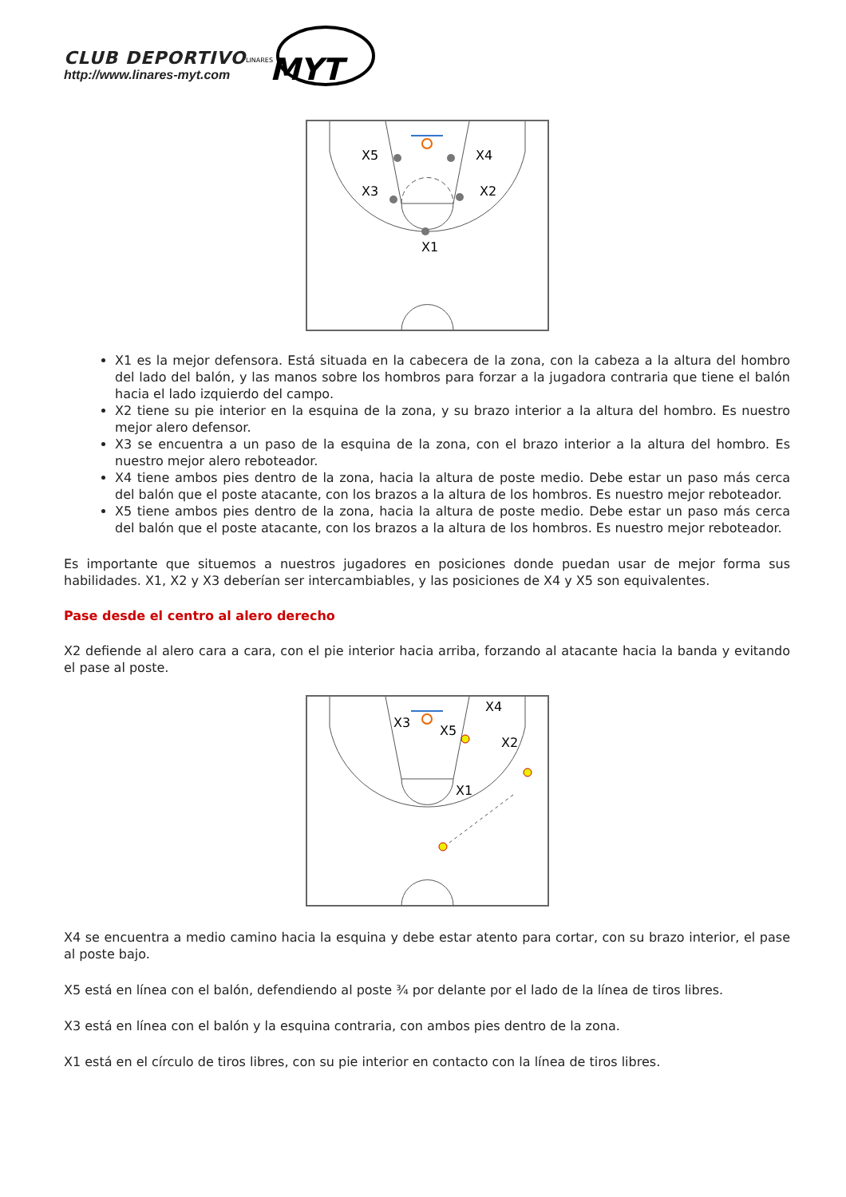CLUB DEPORTIVO
http://www.linares-myt.com
MYT
LINARES
X5
X4
X3
X2
X1
X1 es la mejor defensora. Está situada en la cabecera de la zona, con la cabeza a la altura del hombro del lado del balón, y las manos sobre los hombros para forzar a la jugadora contraria que tiene el balón hacia el lado izquierdo del campo.
X2 tiene su pie interior en la esquina de la zona, y su brazo interior a la altura del hombro. Es nuestro mejor alero defensor.
X3 se encuentra a un paso de la esquina de la zona, con el brazo interior a la altura del hombro. Es nuestro mejor alero reboteador.
X4 tiene ambos pies dentro de la zona, hacia la altura de poste medio. Debe estar un paso más cerca del balón que el poste atacante, con los brazos a la altura de los hombros. Es nuestro mejor reboteador.
X5 tiene ambos pies dentro de la zona, hacia la altura de poste medio. Debe estar un paso más cerca del balón que el poste atacante, con los brazos a la altura de los hombros. Es nuestro mejor reboteador.
Es importante que situemos a nuestros jugadores en posiciones donde puedan usar de mejor forma sus habilidades. X1, X2 y X3 deberían ser intercambiables, y las posiciones de X4 y X5 son equivalentes.
Pase desde el centro al alero derecho
X2 defiende al alero cara a cara, con el pie interior hacia arriba, forzando al atacante hacia la banda y evitando el pase al poste.
X3
X4
X5
X2
X1
X4 se encuentra a medio camino hacia la esquina y debe estar atento para cortar, con su brazo interior, el pase al poste bajo.
X5 está en línea con el balón, defendiendo al poste ¾ por delante por el lado de la línea de tiros libres.
X3 está en línea con el balón y la esquina contraria, con ambos pies dentro de la zona.
X1 está en el círculo de tiros libres, con su pie interior en contacto con la línea de tiros libres.